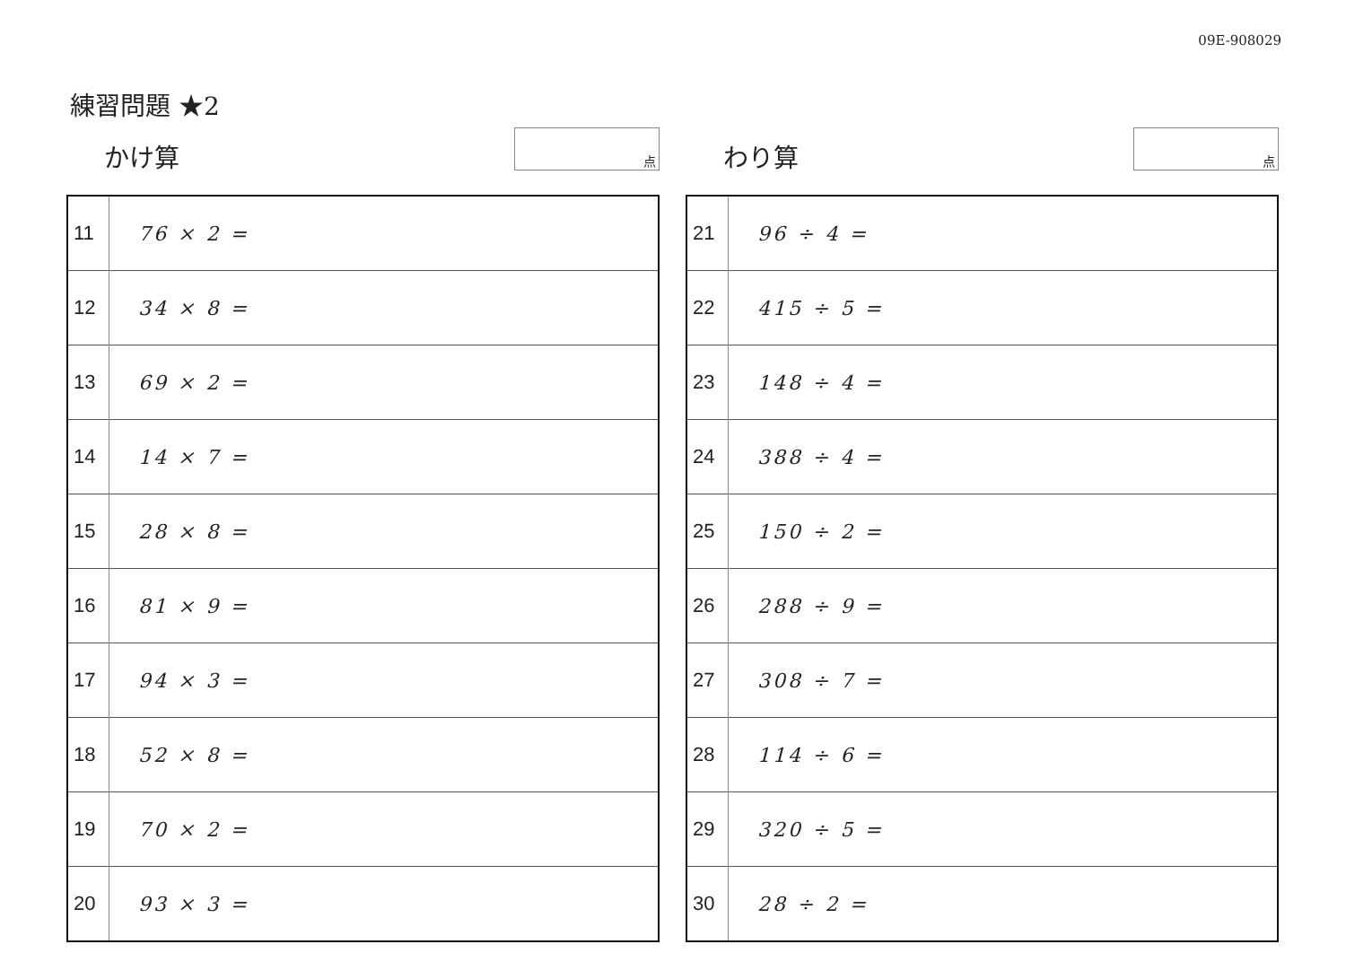09E-908029
練習問題 ★2
かけ算
点
| 11 | 76 × 2 = |
| 12 | 34 × 8 = |
| 13 | 69 × 2 = |
| 14 | 14 × 7 = |
| 15 | 28 × 8 = |
| 16 | 81 × 9 = |
| 17 | 94 × 3 = |
| 18 | 52 × 8 = |
| 19 | 70 × 2 = |
| 20 | 93 × 3 = |
わり算
点
| 21 | 96 ÷ 4 = |
| 22 | 415 ÷ 5 = |
| 23 | 148 ÷ 4 = |
| 24 | 388 ÷ 4 = |
| 25 | 150 ÷ 2 = |
| 26 | 288 ÷ 9 = |
| 27 | 308 ÷ 7 = |
| 28 | 114 ÷ 6 = |
| 29 | 320 ÷ 5 = |
| 30 | 28 ÷ 2 = |